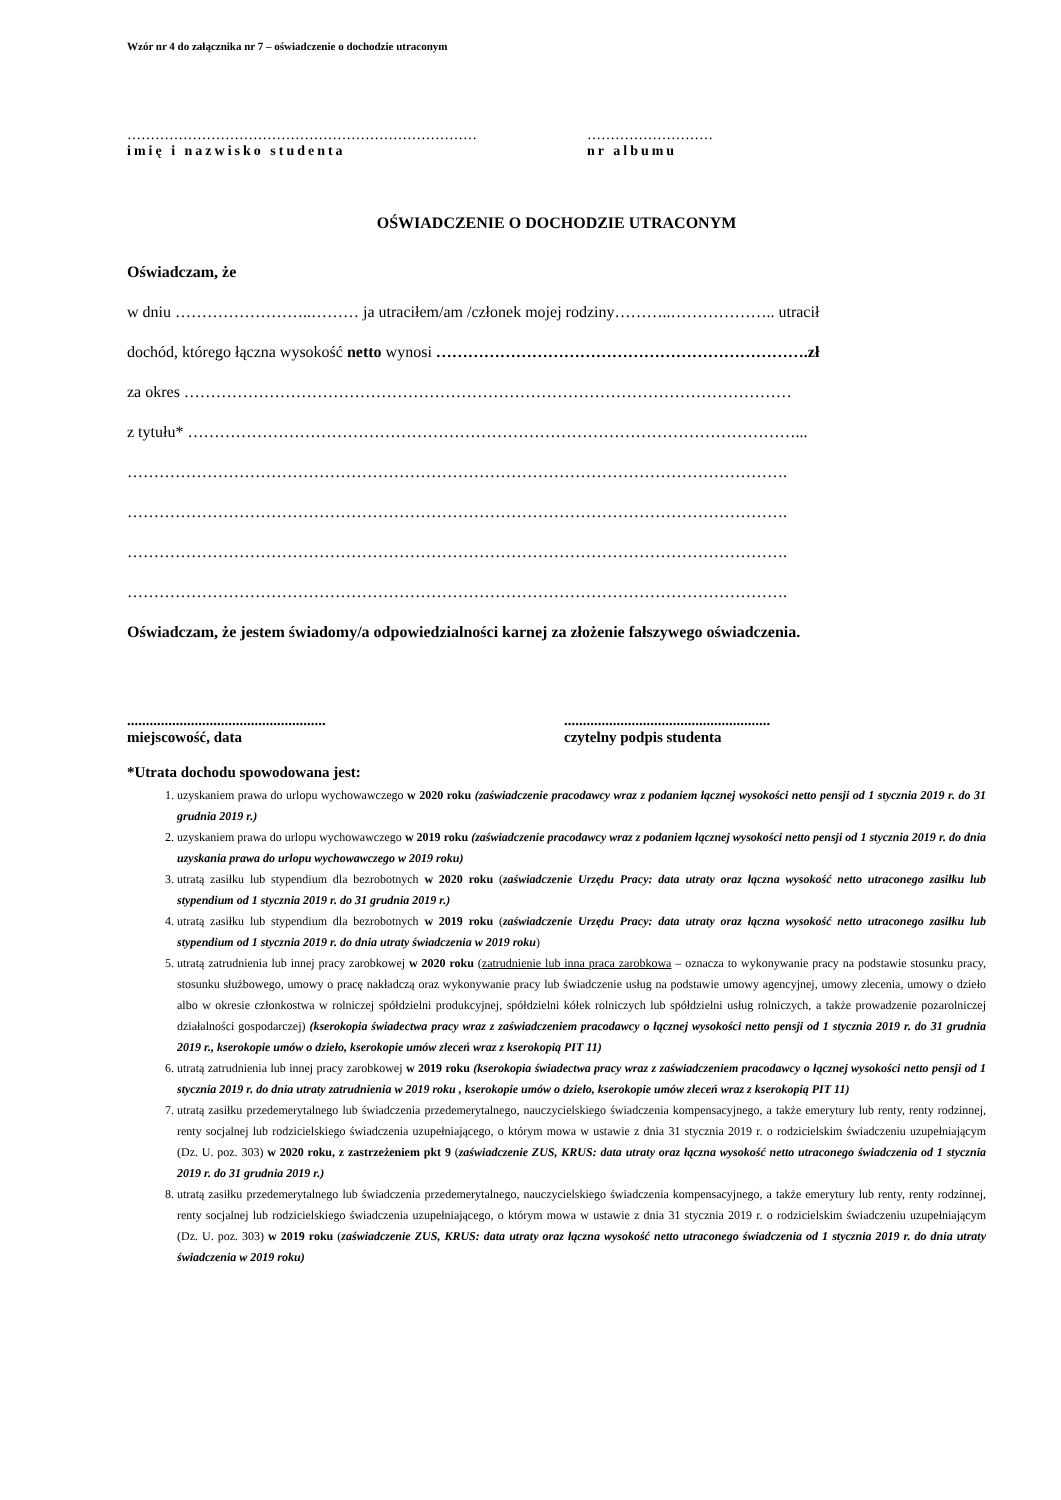Wzór nr 4 do załącznika nr 7 – oświadczenie o dochodzie utraconym
…………………………………………………………………
imię i nazwisko studenta
………………………
nr albumu
OŚWIADCZENIE O DOCHODZIE UTRACONYM
Oświadczam, że
w dniu ……………………..……… ja utraciłem/am /członek mojej rodziny………..……………….. utracił
dochód, którego łączna wysokość netto wynosi …………………………………………………………….zł
za okres ……………………………………………………………………………………………………
z tytułu* ……………………………………………………………………………………………………...
…………………………………………………………………………………………………………….
…………………………………………………………………………………………………………….
…………………………………………………………………………………………………………….
…………………………………………………………………………………………………………….
Oświadczam, że jestem świadomy/a odpowiedzialności karnej za złożenie fałszywego oświadczenia.
.....................................................
miejscowość, data
.......................................................
czytelny podpis studenta
*Utrata dochodu spowodowana jest:
1. uzyskaniem prawa do urlopu wychowawczego w 2020 roku (zaświadczenie pracodawcy wraz z podaniem łącznej wysokości netto pensji od 1 stycznia 2019 r. do 31 grudnia 2019 r.)
2. uzyskaniem prawa do urlopu wychowawczego w 2019 roku (zaświadczenie pracodawcy wraz z podaniem łącznej wysokości netto pensji od 1 stycznia 2019 r. do dnia uzyskania prawa do urlopu wychowawczego w 2019 roku)
3. utratą zasiłku lub stypendium dla bezrobotnych w 2020 roku (zaświadczenie Urzędu Pracy: data utraty oraz łączna wysokość netto utraconego zasiłku lub stypendium od 1 stycznia 2019 r. do 31 grudnia 2019 r.)
4. utratą zasiłku lub stypendium dla bezrobotnych w 2019 roku (zaświadczenie Urzędu Pracy: data utraty oraz łączna wysokość netto utraconego zasiłku lub stypendium od 1 stycznia 2019 r. do dnia utraty świadczenia w 2019 roku)
5. utratą zatrudnienia lub innej pracy zarobkowej w 2020 roku (zatrudnienie lub inna praca zarobkowa – oznacza to wykonywanie pracy na podstawie stosunku pracy, stosunku służbowego, umowy o pracę nakładczą oraz wykonywanie pracy lub świadczenie usług na podstawie umowy agencyjnej, umowy zlecenia, umowy o dzieło albo w okresie członkostwa w rolniczej spółdzielni produkcyjnej, spółdzielni kółek rolniczych lub spółdzielni usług rolniczych, a także prowadzenie pozarolniczej działalności gospodarczej) (kserokopia świadectwa pracy wraz z zaświadczeniem pracodawcy o łącznej wysokości netto pensji od 1 stycznia 2019 r. do 31 grudnia 2019 r., kserokopie umów o dzieło, kserokopie umów zleceń wraz z kserokopią PIT 11)
6. utratą zatrudnienia lub innej pracy zarobkowej w 2019 roku (kserokopia świadectwa pracy wraz z zaświadczeniem pracodawcy o łącznej wysokości netto pensji od 1 stycznia 2019 r. do dnia utraty zatrudnienia w 2019 roku , kserokopie umów o dzieło, kserokopie umów zleceń wraz z kserokopią PIT 11)
7. utratą zasiłku przedemerytalnego lub świadczenia przedemerytalnego, nauczycielskiego świadczenia kompensacyjnego, a także emerytury lub renty, renty rodzinnej, renty socjalnej lub rodzicielskiego świadczenia uzupełniającego, o którym mowa w ustawie z dnia 31 stycznia 2019 r. o rodzicielskim świadczeniu uzupełniającym (Dz. U. poz. 303) w 2020 roku, z zastrzeżeniem pkt 9 (zaświadczenie ZUS, KRUS: data utraty oraz łączna wysokość netto utraconego świadczenia od 1 stycznia 2019 r. do 31 grudnia 2019 r.)
8. utratą zasiłku przedemerytalnego lub świadczenia przedemerytalnego, nauczycielskiego świadczenia kompensacyjnego, a także emerytury lub renty, renty rodzinnej, renty socjalnej lub rodzicielskiego świadczenia uzupełniającego, o którym mowa w ustawie z dnia 31 stycznia 2019 r. o rodzicielskim świadczeniu uzupełniającym (Dz. U. poz. 303) w 2019 roku (zaświadczenie ZUS, KRUS: data utraty oraz łączna wysokość netto utraconego świadczenia od 1 stycznia 2019 r. do dnia utraty świadczenia w 2019 roku)